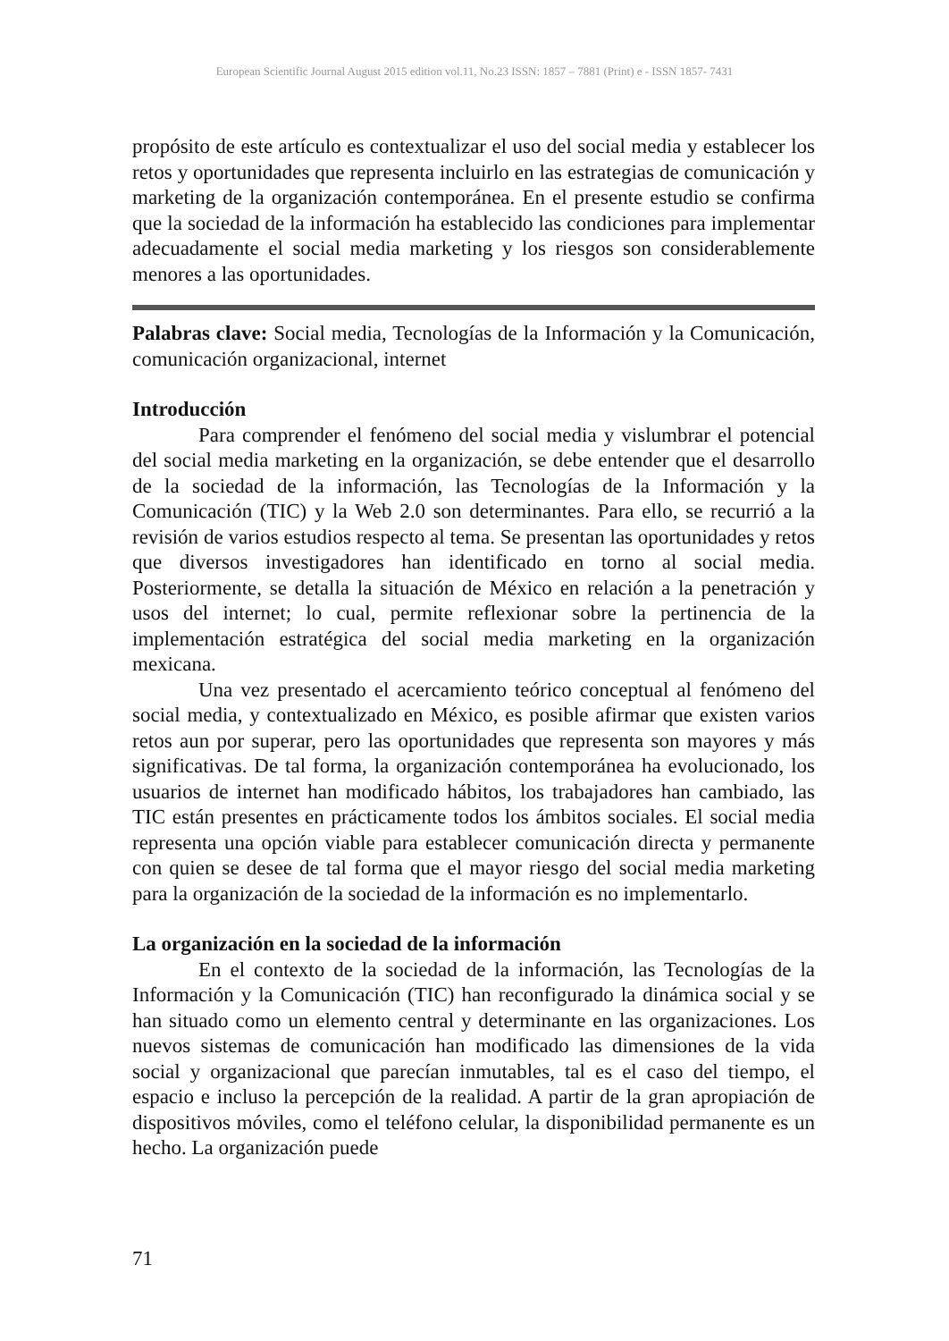European Scientific Journal August 2015 edition vol.11, No.23 ISSN: 1857 – 7881 (Print) e - ISSN 1857- 7431
propósito de este artículo es contextualizar el uso del social media y establecer los retos y oportunidades que representa incluirlo en las estrategias de comunicación y marketing de la organización contemporánea. En el presente estudio se confirma que la sociedad de la información ha establecido las condiciones para implementar adecuadamente el social media marketing y los riesgos son considerablemente menores a las oportunidades.
Palabras clave: Social media, Tecnologías de la Información y la Comunicación, comunicación organizacional, internet
Introducción
Para comprender el fenómeno del social media y vislumbrar el potencial del social media marketing en la organización, se debe entender que el desarrollo de la sociedad de la información, las Tecnologías de la Información y la Comunicación (TIC) y la Web 2.0 son determinantes. Para ello, se recurrió a la revisión de varios estudios respecto al tema. Se presentan las oportunidades y retos que diversos investigadores han identificado en torno al social media. Posteriormente, se detalla la situación de México en relación a la penetración y usos del internet; lo cual, permite reflexionar sobre la pertinencia de la implementación estratégica del social media marketing en la organización mexicana.
Una vez presentado el acercamiento teórico conceptual al fenómeno del social media, y contextualizado en México, es posible afirmar que existen varios retos aun por superar, pero las oportunidades que representa son mayores y más significativas. De tal forma, la organización contemporánea ha evolucionado, los usuarios de internet han modificado hábitos, los trabajadores han cambiado, las TIC están presentes en prácticamente todos los ámbitos sociales. El social media representa una opción viable para establecer comunicación directa y permanente con quien se desee de tal forma que el mayor riesgo del social media marketing para la organización de la sociedad de la información es no implementarlo.
La organización en la sociedad de la información
En el contexto de la sociedad de la información, las Tecnologías de la Información y la Comunicación (TIC) han reconfigurado la dinámica social y se han situado como un elemento central y determinante en las organizaciones. Los nuevos sistemas de comunicación han modificado las dimensiones de la vida social y organizacional que parecían inmutables, tal es el caso del tiempo, el espacio e incluso la percepción de la realidad. A partir de la gran apropiación de dispositivos móviles, como el teléfono celular, la disponibilidad permanente es un hecho. La organización puede
71